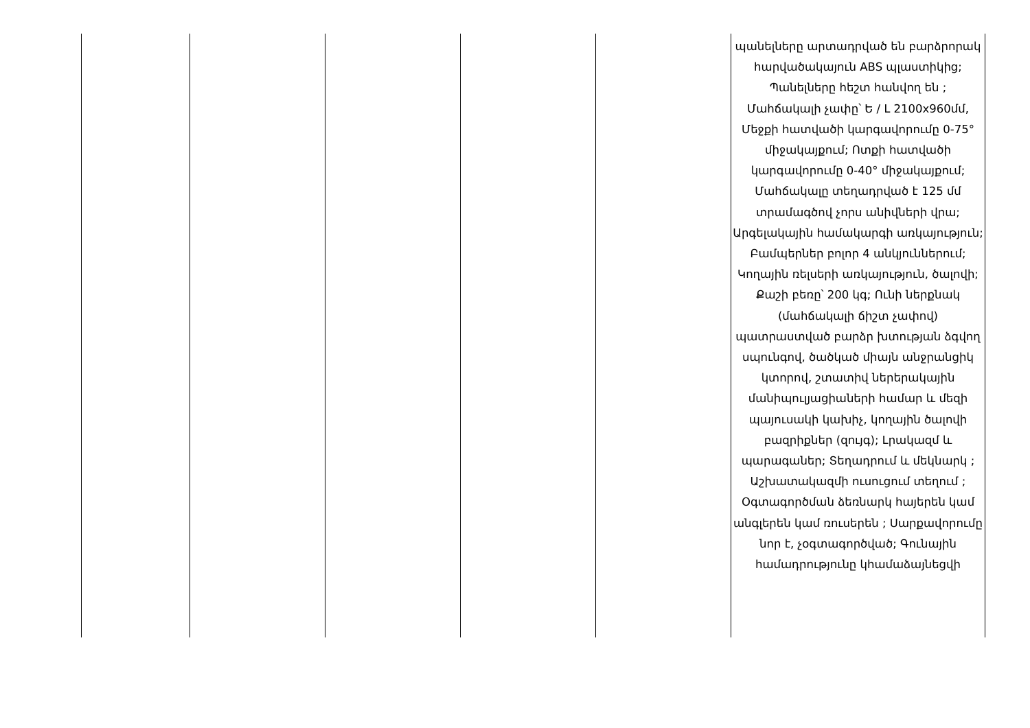| | | | | | պանելները արտադրված են բարձրորակ հարվածակայուն ABS պլաստիկից; Պանելները հեշտ հանվող են ; Մահճակալի չափը՝ Ե / Լ 2100x960մմ, Մեջքի հատվածի կարգավորումը 0-75° միջակայքում; Ոտքի հատվածի կարգավորումը 0-40° միջակայքում; Մահճակալը տեղադրված է 125 մմ տրամագծով չորս անիվների վրա; Արգելակային համակարգի առկայություն; Բամպերներ բոլոր 4 անկյուններում; Կողային ռելսերի առկայություն, ծալովի; Քաշի բեռը՝ 200 կգ; Ունի ներքնակ (մահճակալի ճիշտ չափով) պատրաստված բարձր խտության ձգվող սպունգով, ծածկած միայն անջրանցիկ կտորով, շտատիվ ներերակային մանիպուլյացիաների համար և մեզի պայուսակի կախիչ, կողային ծալովի բազրիքներ (զույգ); Լրակազմ և պարագաներ; Տեղադրում և մեկնարկ ; Աշխատակազմի ուսուցում տեղում ; Օգտագործման ձեռնարկ հայերեն կամ անգլերեն կամ ռուսերեն ; Սարքավորումը նոր է, չօգտագործված; Գունային համադրությունը կհամաձայնեցվի |